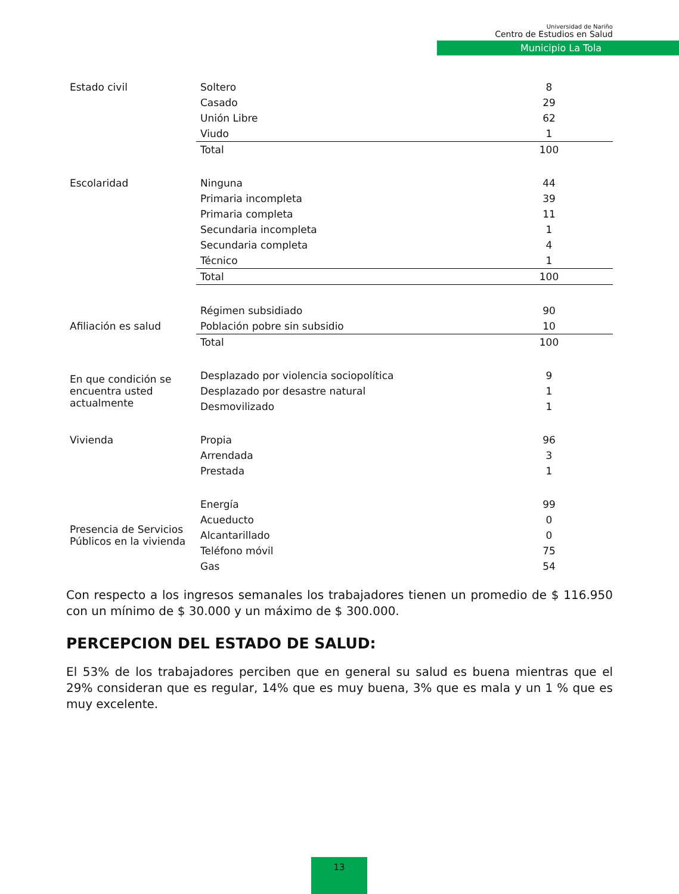Universidad de Nariño
Centro de Estudios en Salud
Municipio La Tola
| Estado civil | Soltero | 8 |
| | Casado | 29 |
| | Unión Libre | 62 |
| | Viudo | 1 |
| | Total | 100 |
| Escolaridad | Ninguna | 44 |
| | Primaria incompleta | 39 |
| | Primaria completa | 11 |
| | Secundaria incompleta | 1 |
| | Secundaria completa | 4 |
| | Técnico | 1 |
| | Total | 100 |
| | Régimen subsidiado | 90 |
| Afiliación es salud | Población pobre sin subsidio | 10 |
| | Total | 100 |
| En que condición se encuentra usted actualmente | Desplazado por violencia sociopolítica | 9 |
| | Desplazado por desastre natural | 1 |
| | Desmovilizado | 1 |
| Vivienda | Propia | 96 |
| | Arrendada | 3 |
| | Prestada | 1 |
| Presencia de Servicios Públicos en la vivienda | Energía | 99 |
| | Acueducto | 0 |
| | Alcantarillado | 0 |
| | Teléfono móvil | 75 |
| | Gas | 54 |
Con respecto a los ingresos semanales los trabajadores tienen un promedio de $ 116.950 con un mínimo de $ 30.000 y un máximo de $ 300.000.
PERCEPCION DEL ESTADO DE SALUD:
El 53% de los trabajadores perciben que en general su salud es buena mientras que el 29% consideran que es regular, 14% que es muy buena, 3% que es mala y un 1 % que es muy excelente.
13